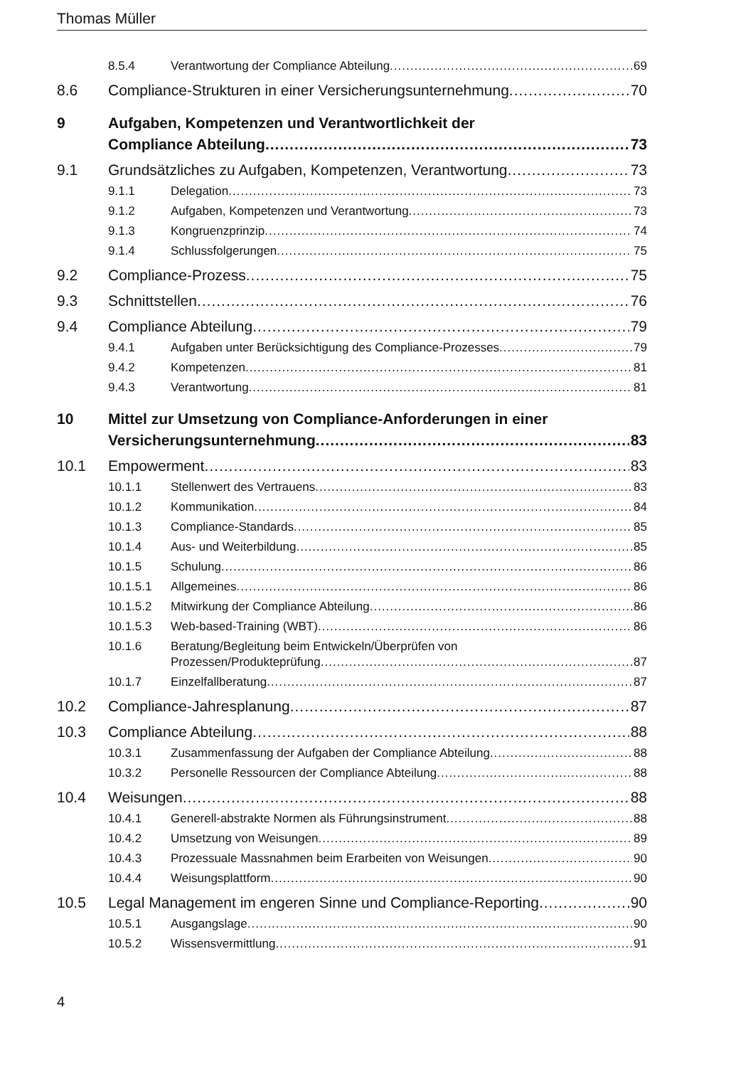Thomas Müller
8.5.4 Verantwortung der Compliance Abteilung 69
8.6 Compliance-Strukturen in einer Versicherungsunternehmung 70
9 Aufgaben, Kompetenzen und Verantwortlichkeit der
Compliance Abteilung 73
9.1 Grundsätzliches zu Aufgaben, Kompetenzen, Verantwortung 73
9.1.1 Delegation 73
9.1.2 Aufgaben, Kompetenzen und Verantwortung 73
9.1.3 Kongruenzprinzip 74
9.1.4 Schlussfolgerungen 75
9.2 Compliance-Prozess 75
9.3 Schnittstellen 76
9.4 Compliance Abteilung 79
9.4.1 Aufgaben unter Berücksichtigung des Compliance-Prozesses 79
9.4.2 Kompetenzen 81
9.4.3 Verantwortung 81
10 Mittel zur Umsetzung von Compliance-Anforderungen in einer
Versicherungsunternehmung 83
10.1 Empowerment 83
10.1.1 Stellenwert des Vertrauens 83
10.1.2 Kommunikation 84
10.1.3 Compliance-Standards 85
10.1.4 Aus- und Weiterbildung 85
10.1.5 Schulung 86
10.1.5.1 Allgemeines 86
10.1.5.2 Mitwirkung der Compliance Abteilung 86
10.1.5.3 Web-based-Training (WBT) 86
10.1.6 Beratung/Begleitung beim Entwickeln/Überprüfen von
Prozessen/Produkteprüfung 87
10.1.7 Einzelfallberatung 87
10.2 Compliance-Jahresplanung 87
10.3 Compliance Abteilung 88
10.3.1 Zusammenfassung der Aufgaben der Compliance Abteilung 88
10.3.2 Personelle Ressourcen der Compliance Abteilung 88
10.4 Weisungen 88
10.4.1 Generell-abstrakte Normen als Führungsinstrument 88
10.4.2 Umsetzung von Weisungen 89
10.4.3 Prozessuale Massnahmen beim Erarbeiten von Weisungen 90
10.4.4 Weisungsplattform 90
10.5 Legal Management im engeren Sinne und Compliance-Reporting 90
10.5.1 Ausgangslage 90
10.5.2 Wissensvermittlung 91
4